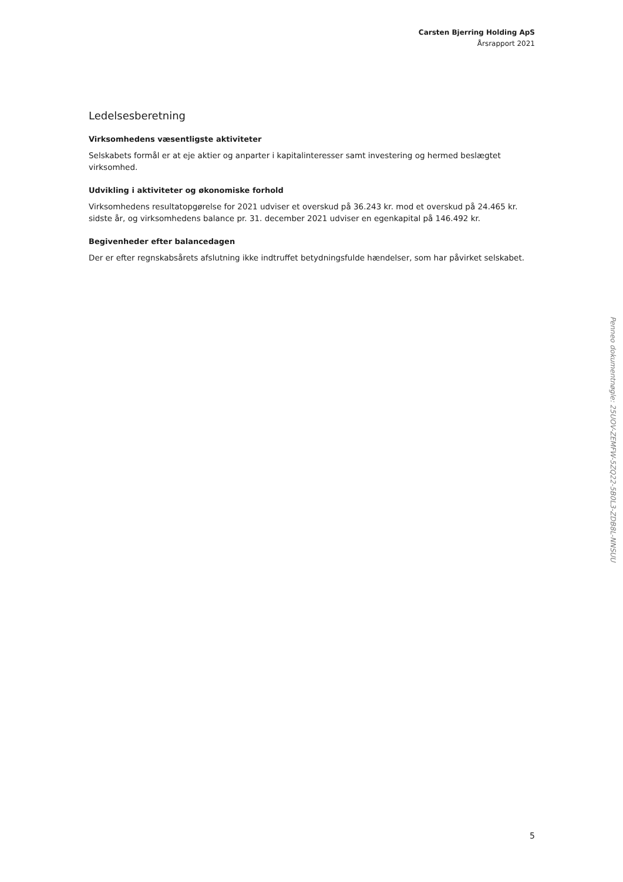Carsten Bjerring Holding ApS
Årsrapport 2021
Ledelsesberetning
Virksomhedens væsentligste aktiviteter
Selskabets formål er at eje aktier og anparter i kapitalinteresser samt investering og hermed beslægtet virksomhed.
Udvikling i aktiviteter og økonomiske forhold
Virksomhedens resultatopgørelse for 2021 udviser et overskud på 36.243 kr. mod et overskud på 24.465 kr. sidste år, og virksomhedens balance pr. 31. december 2021 udviser en egenkapital på 146.492 kr.
Begivenheder efter balancedagen
Der er efter regnskabsårets afslutning ikke indtruffet betydningsfulde hændelser, som har påvirket selskabet.
5
Penneo dokumentnøgle: 25UOV-ZEMFW-5ZQ22-5B0L3-ZDB8L-NNSUU